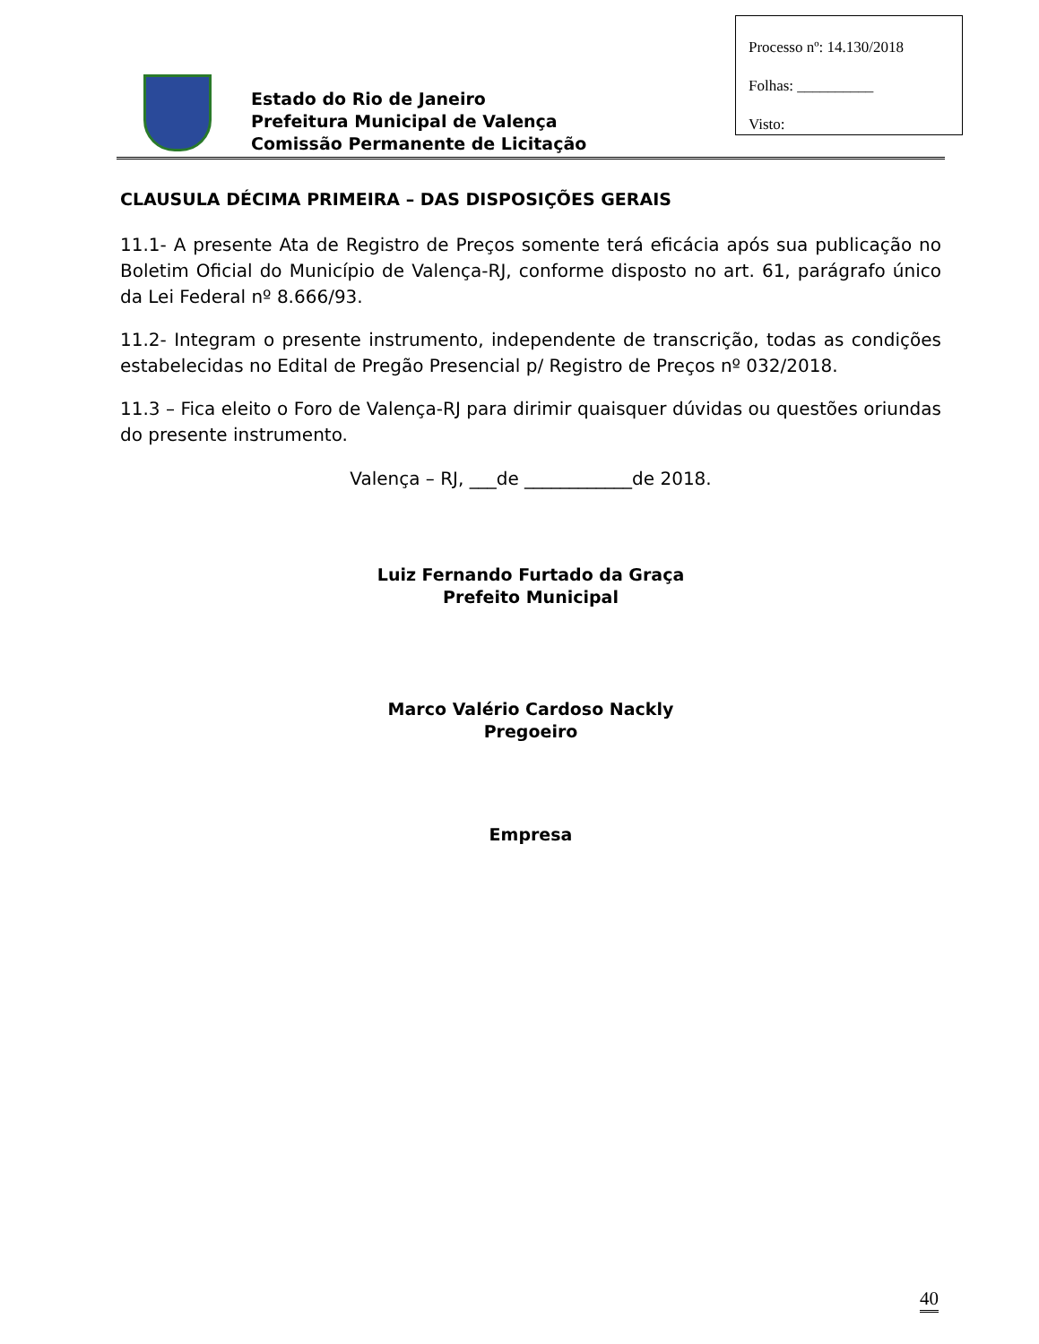Processo nº: 14.130/2018
Folhas: __________
Visto:
Estado do Rio de Janeiro
Prefeitura Municipal de Valença
Comissão Permanente de Licitação
CLAUSULA DÉCIMA PRIMEIRA – DAS DISPOSIÇÕES GERAIS
11.1- A presente Ata de Registro de Preços somente terá eficácia após sua publicação no Boletim Oficial do Município de Valença-RJ, conforme disposto no art. 61, parágrafo único da Lei Federal nº 8.666/93.
11.2- Integram o presente instrumento, independente de transcrição, todas as condições estabelecidas no Edital de Pregão Presencial p/ Registro de Preços nº 032/2018.
11.3 – Fica eleito o Foro de Valença-RJ para dirimir quaisquer dúvidas ou questões oriundas do presente instrumento.
Valença – RJ, ___de ____________de 2018.
Luiz Fernando Furtado da Graça
Prefeito Municipal
Marco Valério Cardoso Nackly
Pregoeiro
Empresa
40